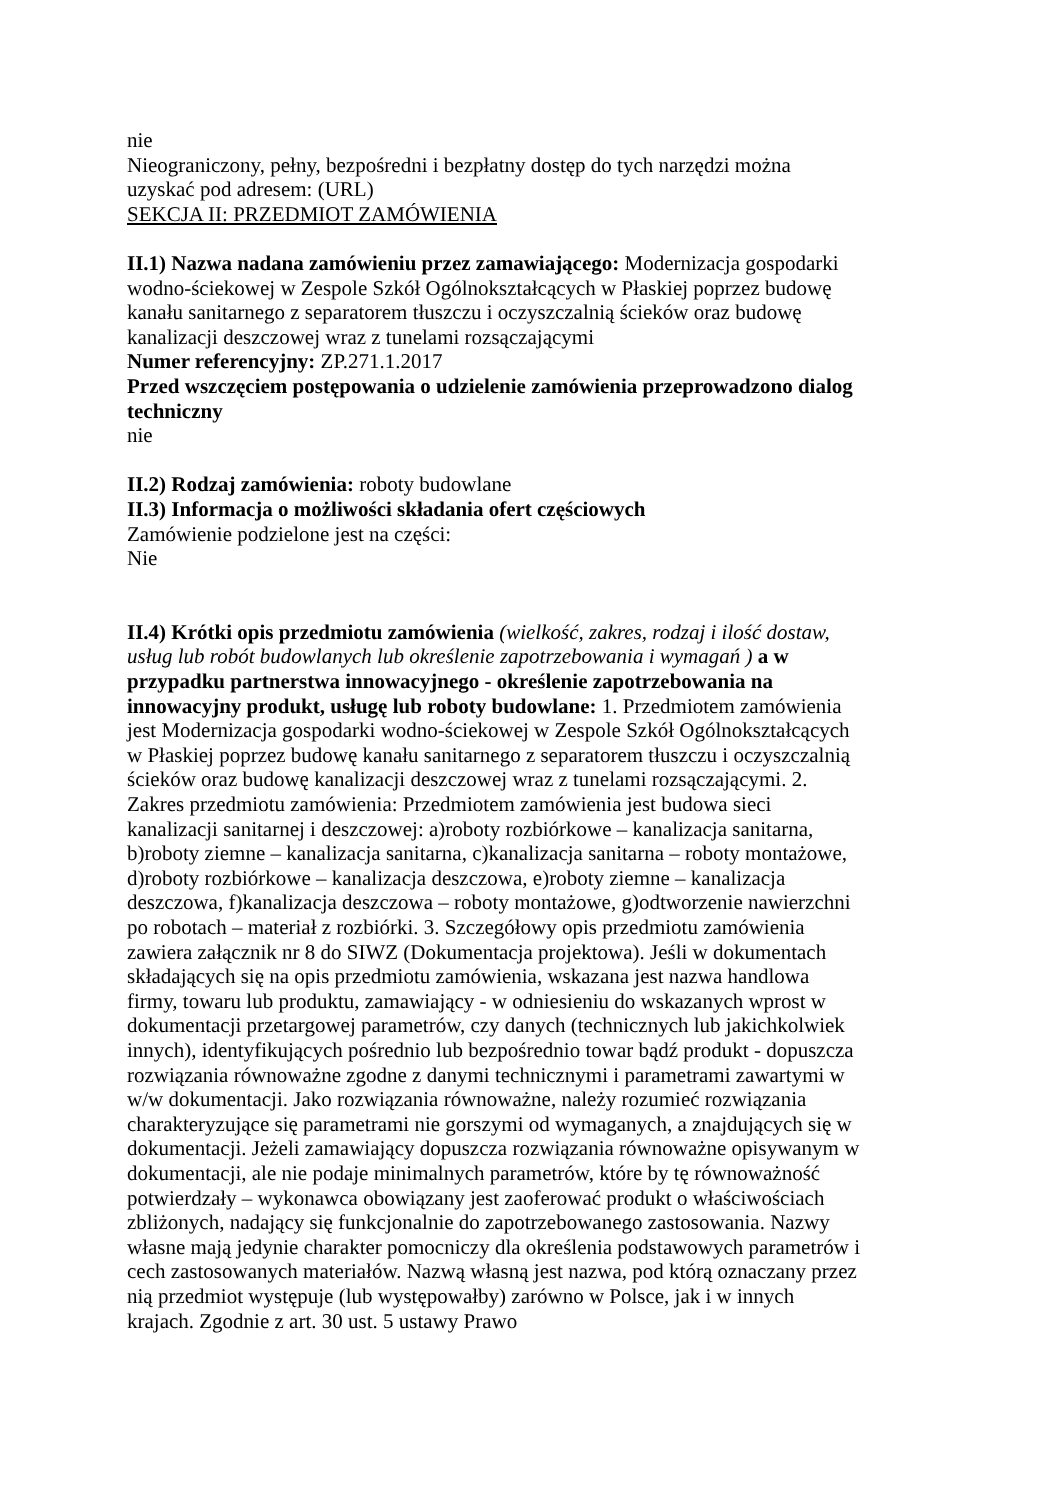nie
Nieograniczony, pełny, bezpośredni i bezpłatny dostęp do tych narzędzi można uzyskać pod adresem: (URL)
SEKCJA II: PRZEDMIOT ZAMÓWIENIA
II.1) Nazwa nadana zamówieniu przez zamawiającego: Modernizacja gospodarki wodno-ściekowej w Zespole Szkół Ogólnokształcących w Płaskiej poprzez budowę kanału sanitarnego z separatorem tłuszczu i oczyszczalnią ścieków oraz budowę kanalizacji deszczowej wraz z tunelami rozsączającymi
Numer referencyjny: ZP.271.1.2017
Przed wszczęciem postępowania o udzielenie zamówienia przeprowadzono dialog techniczny
nie
II.2) Rodzaj zamówienia: roboty budowlane
II.3) Informacja o możliwości składania ofert częściowych
Zamówienie podzielone jest na części:
Nie
II.4) Krótki opis przedmiotu zamówienia (wielkość, zakres, rodzaj i ilość dostaw, usług lub robót budowlanych lub określenie zapotrzebowania i wymagań ) a w przypadku partnerstwa innowacyjnego - określenie zapotrzebowania na innowacyjny produkt, usługę lub roboty budowlane: 1. Przedmiotem zamówienia jest Modernizacja gospodarki wodno-ściekowej w Zespole Szkół Ogólnokształcących w Płaskiej poprzez budowę kanału sanitarnego z separatorem tłuszczu i oczyszczalnią ścieków oraz budowę kanalizacji deszczowej wraz z tunelami rozsączającymi. 2. Zakres przedmiotu zamówienia: Przedmiotem zamówienia jest budowa sieci kanalizacji sanitarnej i deszczowej: a)roboty rozbiórkowe – kanalizacja sanitarna, b)roboty ziemne – kanalizacja sanitarna, c)kanalizacja sanitarna – roboty montażowe, d)roboty rozbiórkowe – kanalizacja deszczowa, e)roboty ziemne – kanalizacja deszczowa, f)kanalizacja deszczowa – roboty montażowe, g)odtworzenie nawierzchni po robotach – materiał z rozbiórki. 3. Szczegółowy opis przedmiotu zamówienia zawiera załącznik nr 8 do SIWZ (Dokumentacja projektowa). Jeśli w dokumentach składających się na opis przedmiotu zamówienia, wskazana jest nazwa handlowa firmy, towaru lub produktu, zamawiający - w odniesieniu do wskazanych wprost w dokumentacji przetargowej parametrów, czy danych (technicznych lub jakichkolwiek innych), identyfikujących pośrednio lub bezpośrednio towar bądź produkt - dopuszcza rozwiązania równoważne zgodne z danymi technicznymi i parametrami zawartymi w w/w dokumentacji. Jako rozwiązania równoważne, należy rozumieć rozwiązania charakteryzujące się parametrami nie gorszymi od wymaganych, a znajdujących się w dokumentacji. Jeżeli zamawiający dopuszcza rozwiązania równoważne opisywanym w dokumentacji, ale nie podaje minimalnych parametrów, które by tę równoważność potwierdzały – wykonawca obowiązany jest zaoferować produkt o właściwościach zbliżonych, nadający się funkcjonalnie do zapotrzebowanego zastosowania. Nazwy własne mają jedynie charakter pomocniczy dla określenia podstawowych parametrów i cech zastosowanych materiałów. Nazwą własną jest nazwa, pod którą oznaczany przez nią przedmiot występuje (lub występowałby) zarówno w Polsce, jak i w innych krajach. Zgodnie z art. 30 ust. 5 ustawy Prawo